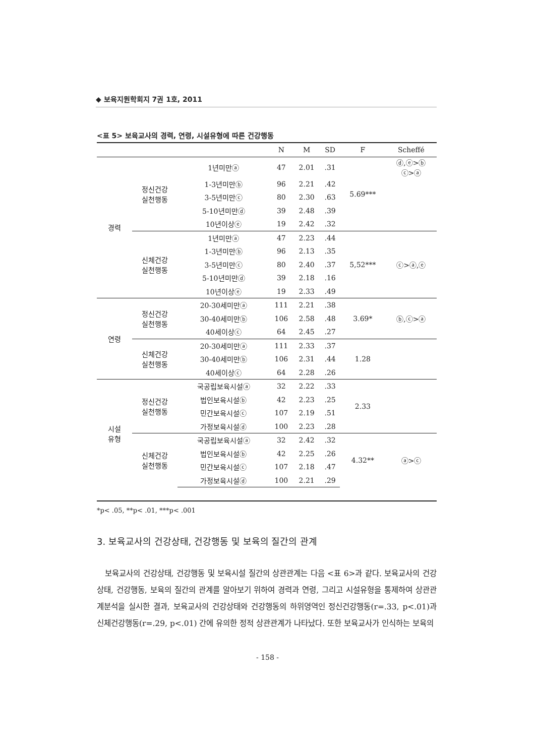◆ 보육지원학회지 7권 1호, 2011
<표 5> 보육교사의 경력, 연령, 시설유형에 따른 건강행동
| | | | N | M | SD | F | Scheffé |
| --- | --- | --- | --- | --- | --- | --- | --- |
| 경력 | 정신건강 실천행동 | 1년미만ⓐ | 47 | 2.01 | .31 | 5.69*** | ⓓ,ⓔ>ⓑ ⓒ>ⓐ |
| | | 1-3년미만ⓑ | 96 | 2.21 | .42 | | |
| | | 3-5년미만ⓒ | 80 | 2.30 | .63 | | |
| | | 5-10년미만ⓓ | 39 | 2.48 | .39 | | |
| | | 10년이상ⓔ | 19 | 2.42 | .32 | | |
| | 신체건강 실천행동 | 1년미만ⓐ | 47 | 2.23 | .44 | 5,52*** | ⓒ>ⓐ,ⓔ |
| | | 1-3년미만ⓑ | 96 | 2.13 | .35 | | |
| | | 3-5년미만ⓒ | 80 | 2.40 | .37 | | |
| | | 5-10년미만ⓓ | 39 | 2.18 | .16 | | |
| | | 10년이상ⓔ | 19 | 2.33 | .49 | | |
| 연령 | 정신건강 실천행동 | 20-30세미만ⓐ | 111 | 2.21 | .38 | 3.69* | ⓑ,ⓒ>ⓐ |
| | | 30-40세미만ⓑ | 106 | 2.58 | .48 | | |
| | | 40세이상ⓒ | 64 | 2.45 | .27 | | |
| | 신체건강 실천행동 | 20-30세미만ⓐ | 111 | 2.33 | .37 | 1.28 | |
| | | 30-40세미만ⓑ | 106 | 2.31 | .44 | | |
| | | 40세이상ⓒ | 64 | 2.28 | .26 | | |
| 시설 유형 | 정신건강 실천행동 | 국공립보육시설ⓐ | 32 | 2.22 | .33 | 2.33 | |
| | | 법인보육시설ⓑ | 42 | 2.23 | .25 | | |
| | | 민간보육시설ⓒ | 107 | 2.19 | .51 | | |
| | | 가정보육시설ⓓ | 100 | 2.23 | .28 | | |
| | 신체건강 실천행동 | 국공립보육시설ⓐ | 32 | 2.42 | .32 | 4.32** | ⓐ>ⓒ |
| | | 법인보육시설ⓑ | 42 | 2.25 | .26 | | |
| | | 민간보육시설ⓒ | 107 | 2.18 | .47 | | |
| | | 가정보육시설ⓓ | 100 | 2.21 | .29 | | |
*p< .05, **p< .01, ***p< .001
3. 보육교사의 건강상태, 건강행동 및 보육의 질간의 관계
보육교사의 건강상태, 건강행동 및 보육시설 질간의 상관관계는 다음 <표 6>과 같다. 보육교사의 건강상태, 건강행동, 보육의 질간의 관계를 알아보기 위하여 경력과 연령, 그리고 시설유형을 통제하여 상관관계분석을 실시한 결과, 보육교사의 건강상태와 건강행동의 하위영역인 정신건강행동(r=.33, p<.01)과 신체건강행동(r=.29, p<.01) 간에 유의한 정적 상관관계가 나타났다. 또한 보육교사가 인식하는 보육의
- 158 -